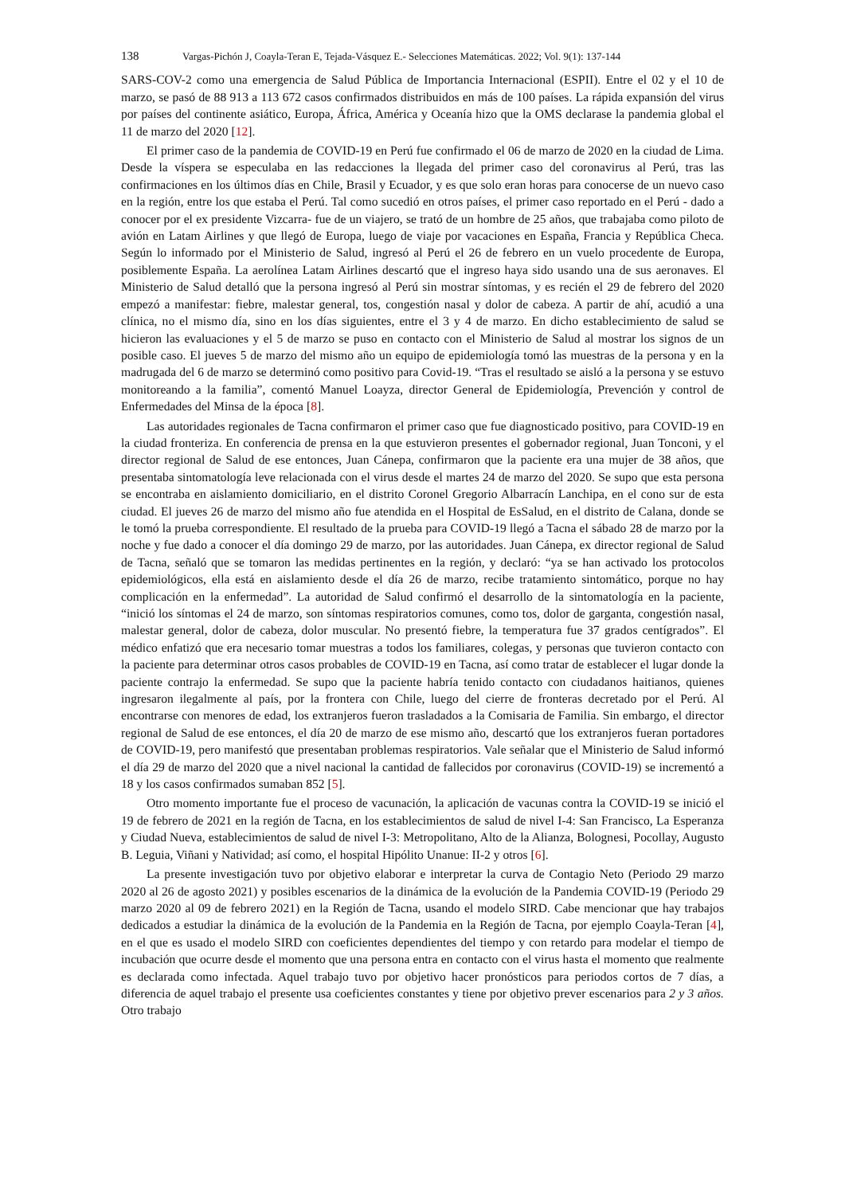138 Vargas-Pichón J, Coayla-Teran E, Tejada-Vásquez E.- Selecciones Matemáticas. 2022; Vol. 9(1): 137-144
SARS-COV-2 como una emergencia de Salud Pública de Importancia Internacional (ESPII). Entre el 02 y el 10 de marzo, se pasó de 88 913 a 113 672 casos confirmados distribuidos en más de 100 países. La rápida expansión del virus por países del continente asiático, Europa, África, América y Oceanía hizo que la OMS declarase la pandemia global el 11 de marzo del 2020 [12].
El primer caso de la pandemia de COVID-19 en Perú fue confirmado el 06 de marzo de 2020 en la ciudad de Lima. Desde la víspera se especulaba en las redacciones la llegada del primer caso del coronavirus al Perú, tras las confirmaciones en los últimos días en Chile, Brasil y Ecuador, y es que solo eran horas para conocerse de un nuevo caso en la región, entre los que estaba el Perú. Tal como sucedió en otros países, el primer caso reportado en el Perú - dado a conocer por el ex presidente Vizcarra- fue de un viajero, se trató de un hombre de 25 años, que trabajaba como piloto de avión en Latam Airlines y que llegó de Europa, luego de viaje por vacaciones en España, Francia y República Checa. Según lo informado por el Ministerio de Salud, ingresó al Perú el 26 de febrero en un vuelo procedente de Europa, posiblemente España. La aerolínea Latam Airlines descartó que el ingreso haya sido usando una de sus aeronaves. El Ministerio de Salud detalló que la persona ingresó al Perú sin mostrar síntomas, y es recién el 29 de febrero del 2020 empezó a manifestar: fiebre, malestar general, tos, congestión nasal y dolor de cabeza. A partir de ahí, acudió a una clínica, no el mismo día, sino en los días siguientes, entre el 3 y 4 de marzo. En dicho establecimiento de salud se hicieron las evaluaciones y el 5 de marzo se puso en contacto con el Ministerio de Salud al mostrar los signos de un posible caso. El jueves 5 de marzo del mismo año un equipo de epidemiología tomó las muestras de la persona y en la madrugada del 6 de marzo se determinó como positivo para Covid-19. “Tras el resultado se aisló a la persona y se estuvo monitoreando a la familia”, comentó Manuel Loayza, director General de Epidemiología, Prevención y control de Enfermedades del Minsa de la época [8].
Las autoridades regionales de Tacna confirmaron el primer caso que fue diagnosticado positivo, para COVID-19 en la ciudad fronteriza. En conferencia de prensa en la que estuvieron presentes el gobernador regional, Juan Tonconi, y el director regional de Salud de ese entonces, Juan Cánepa, confirmaron que la paciente era una mujer de 38 años, que presentaba sintomatología leve relacionada con el virus desde el martes 24 de marzo del 2020. Se supo que esta persona se encontraba en aislamiento domiciliario, en el distrito Coronel Gregorio Albarracín Lanchipa, en el cono sur de esta ciudad. El jueves 26 de marzo del mismo año fue atendida en el Hospital de EsSalud, en el distrito de Calana, donde se le tomó la prueba correspondiente. El resultado de la prueba para COVID-19 llegó a Tacna el sábado 28 de marzo por la noche y fue dado a conocer el día domingo 29 de marzo, por las autoridades. Juan Cánepa, ex director regional de Salud de Tacna, señaló que se tomaron las medidas pertinentes en la región, y declaró: “ya se han activado los protocolos epidemiológicos, ella está en aislamiento desde el día 26 de marzo, recibe tratamiento sintomático, porque no hay complicación en la enfermedad”. La autoridad de Salud confirmó el desarrollo de la sintomatología en la paciente, “inició los síntomas el 24 de marzo, son síntomas respiratorios comunes, como tos, dolor de garganta, congestión nasal, malestar general, dolor de cabeza, dolor muscular. No presentó fiebre, la temperatura fue 37 grados centígrados”. El médico enfatizó que era necesario tomar muestras a todos los familiares, colegas, y personas que tuvieron contacto con la paciente para determinar otros casos probables de COVID-19 en Tacna, así como tratar de establecer el lugar donde la paciente contrajo la enfermedad. Se supo que la paciente habría tenido contacto con ciudadanos haitianos, quienes ingresaron ilegalmente al país, por la frontera con Chile, luego del cierre de fronteras decretado por el Perú. Al encontrarse con menores de edad, los extranjeros fueron trasladados a la Comisaria de Familia. Sin embargo, el director regional de Salud de ese entonces, el día 20 de marzo de ese mismo año, descartó que los extranjeros fueran portadores de COVID-19, pero manifestó que presentaban problemas respiratorios. Vale señalar que el Ministerio de Salud informó el día 29 de marzo del 2020 que a nivel nacional la cantidad de fallecidos por coronavirus (COVID-19) se incrementó a 18 y los casos confirmados sumaban 852 [5].
Otro momento importante fue el proceso de vacunación, la aplicación de vacunas contra la COVID-19 se inició el 19 de febrero de 2021 en la región de Tacna, en los establecimientos de salud de nivel I-4: San Francisco, La Esperanza y Ciudad Nueva, establecimientos de salud de nivel I-3: Metropolitano, Alto de la Alianza, Bolognesi, Pocollay, Augusto B. Leguia, Viñani y Natividad; así como, el hospital Hipólito Unanue: II-2 y otros [6].
La presente investigación tuvo por objetivo elaborar e interpretar la curva de Contagio Neto (Periodo 29 marzo 2020 al 26 de agosto 2021) y posibles escenarios de la dinámica de la evolución de la Pandemia COVID-19 (Periodo 29 marzo 2020 al 09 de febrero 2021) en la Región de Tacna, usando el modelo SIRD. Cabe mencionar que hay trabajos dedicados a estudiar la dinámica de la evolución de la Pandemia en la Región de Tacna, por ejemplo Coayla-Teran [4], en el que es usado el modelo SIRD con coeficientes dependientes del tiempo y con retardo para modelar el tiempo de incubación que ocurre desde el momento que una persona entra en contacto con el virus hasta el momento que realmente es declarada como infectada. Aquel trabajo tuvo por objetivo hacer pronósticos para periodos cortos de 7 días, a diferencia de aquel trabajo el presente usa coeficientes constantes y tiene por objetivo prever escenarios para 2 y 3 años. Otro trabajo